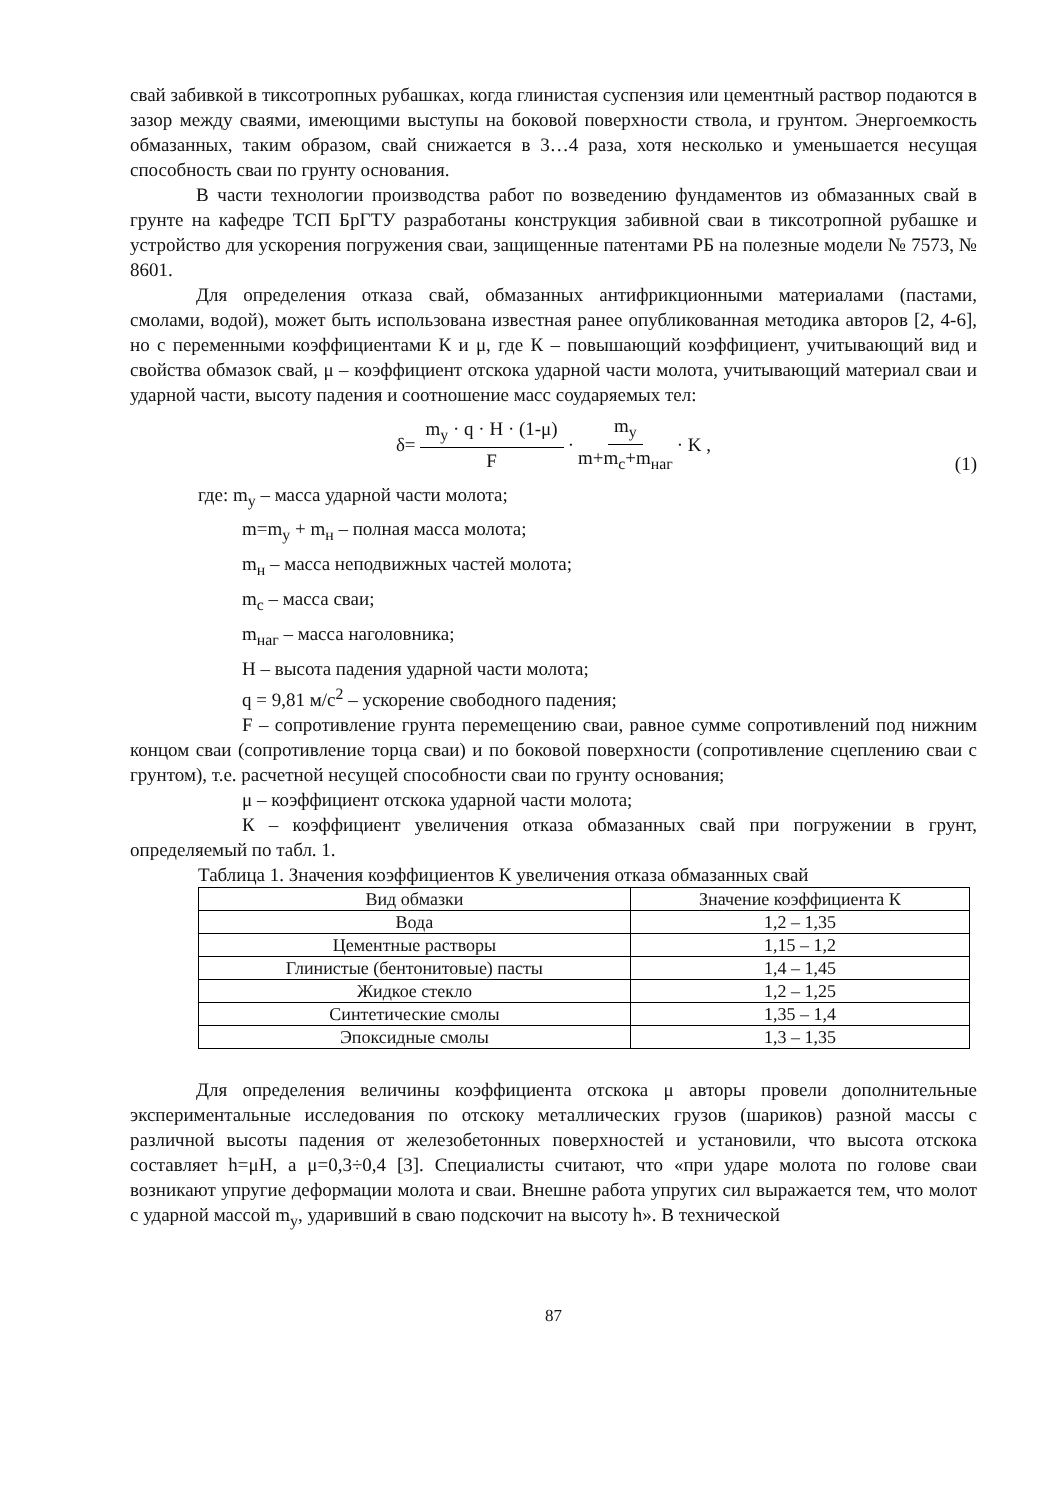свай забивкой в тиксотропных рубашках, когда глинистая суспензия или цементный раствор подаются в зазор между сваями, имеющими выступы на боковой поверхности ствола, и грунтом. Энергоемкость обмазанных, таким образом, свай снижается в 3…4 раза, хотя несколько и уменьшается несущая способность сваи по грунту основания.
В части технологии производства работ по возведению фундаментов из обмазанных свай в грунте на кафедре ТСП БрГТУ разработаны конструкция забивной сваи в тиксотропной рубашке и устройство для ускорения погружения сваи, защищенные патентами РБ на полезные модели № 7573, № 8601.
Для определения отказа свай, обмазанных антифрикционными материалами (пастами, смолами, водой), может быть использована известная ранее опубликованная методика авторов [2, 4-6], но с переменными коэффициентами К и μ, где К – повышающий коэффициент, учитывающий вид и свойства обмазок свай, μ – коэффициент отскока ударной части молота, учитывающий материал сваи и ударной части, высоту падения и соотношение масс соударяемых тел:
δ= m<sub>у</sub> · q · H · (1-μ) F · m<sub>у</sub> m+m<sub>с</sub>+m<sub>наг</sub> · K ,
(1)
где: m<sub>у</sub> – масса ударной части молота;
m=m<sub>у</sub> + m<sub>н</sub> – полная масса молота;
m<sub>н</sub> – масса неподвижных частей молота;
m<sub>с</sub> – масса сваи;
m<sub>наг</sub> – масса наголовника;
H – высота падения ударной части молота;
q = 9,81 м/с<sup>2</sup> – ускорение свободного падения;
F – сопротивление грунта перемещению сваи, равное сумме сопротивлений под нижним концом сваи (сопротивление торца сваи) и по боковой поверхности (сопротивление сцеплению сваи с грунтом), т.е. расчетной несущей способности сваи по грунту основания;
μ – коэффициент отскока ударной части молота;
К – коэффициент увеличения отказа обмазанных свай при погружении в грунт, определяемый по табл. 1.
Таблица 1. Значения коэффициентов К увеличения отказа обмазанных свай
| Вид обмазки | Значение коэффициента К |
| --- | --- |
| Вода | 1,2 – 1,35 |
| Цементные растворы | 1,15 – 1,2 |
| Глинистые (бентонитовые) пасты | 1,4 – 1,45 |
| Жидкое стекло | 1,2 – 1,25 |
| Синтетические смолы | 1,35 – 1,4 |
| Эпоксидные смолы | 1,3 – 1,35 |
Для определения величины коэффициента отскока μ авторы провели дополнительные экспериментальные исследования по отскоку металлических грузов (шариков) разной массы с различной высоты падения от железобетонных поверхностей и установили, что высота отскока составляет h=μH, а μ=0,3÷0,4 [3]. Специалисты считают, что «при ударе молота по голове сваи возникают упругие деформации молота и сваи. Внешне работа упругих сил выражается тем, что молот с ударной массой m<sub>у</sub>, ударивший в сваю подскочит на высоту h». В технической
87